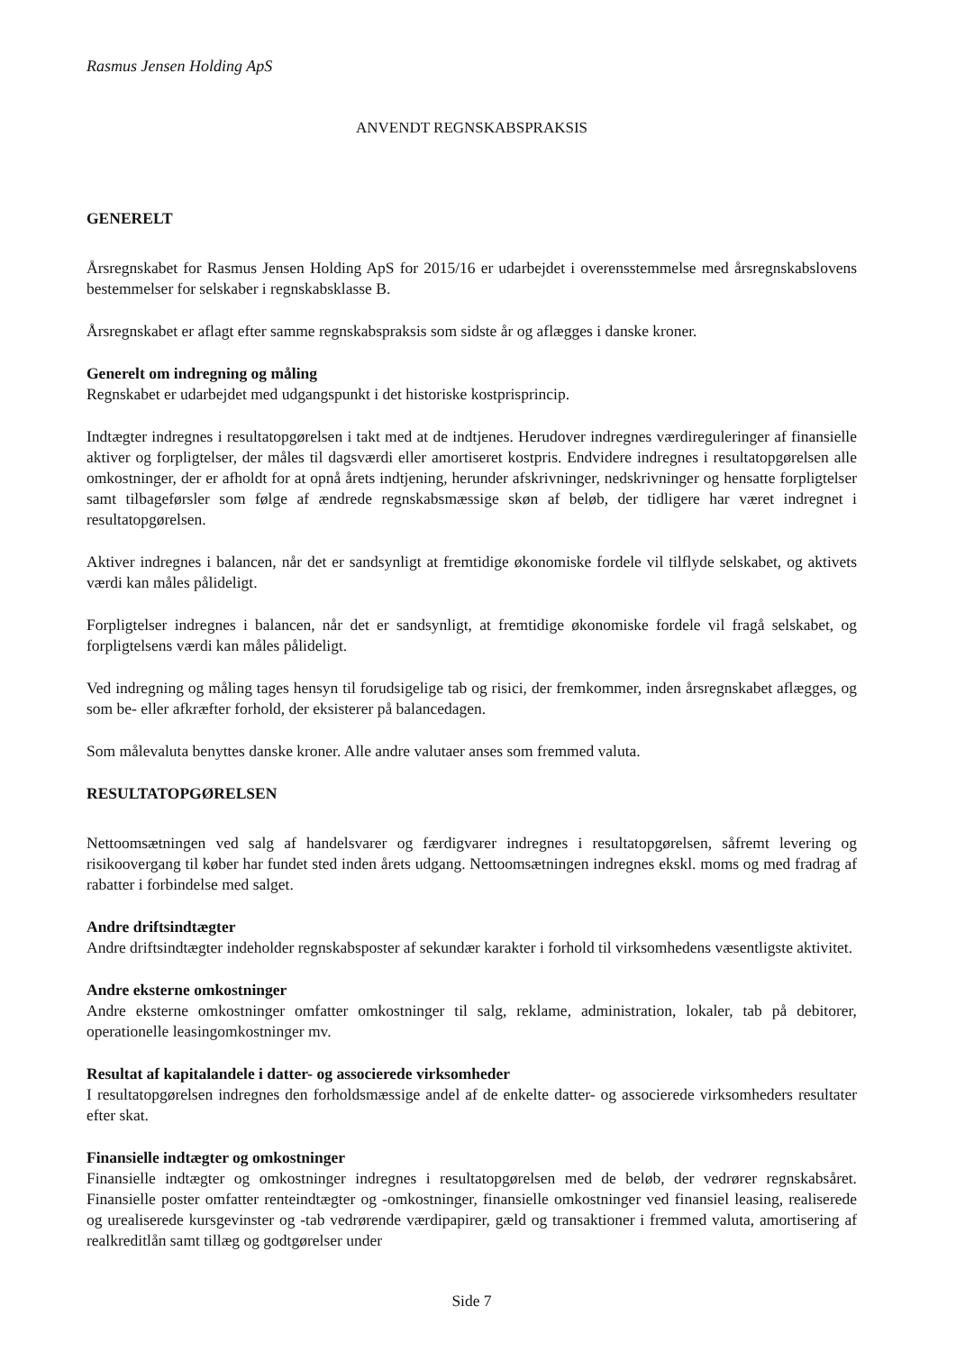Rasmus Jensen Holding ApS
ANVENDT REGNSKABSPRAKSIS
GENERELT
Årsregnskabet for Rasmus Jensen Holding ApS for 2015/16 er udarbejdet i overensstemmelse med årsregnskabslovens bestemmelser for selskaber i regnskabsklasse B.
Årsregnskabet er aflagt efter samme regnskabspraksis som sidste år og aflægges i danske kroner.
Generelt om indregning og måling
Regnskabet er udarbejdet med udgangspunkt i det historiske kostprisprincip.
Indtægter indregnes i resultatopgørelsen i takt med at de indtjenes. Herudover indregnes værdireguleringer af finansielle aktiver og forpligtelser, der måles til dagsværdi eller amortiseret kostpris. Endvidere indregnes i resultatopgørelsen alle omkostninger, der er afholdt for at opnå årets indtjening, herunder afskrivninger, nedskrivninger og hensatte forpligtelser samt tilbageførsler som følge af ændrede regnskabsmæssige skøn af beløb, der tidligere har været indregnet i resultatopgørelsen.
Aktiver indregnes i balancen, når det er sandsynligt at fremtidige økonomiske fordele vil tilflyde selskabet, og aktivets værdi kan måles pålideligt.
Forpligtelser indregnes i balancen, når det er sandsynligt, at fremtidige økonomiske fordele vil fragå selskabet, og forpligtelsens værdi kan måles pålideligt.
Ved indregning og måling tages hensyn til forudsigelige tab og risici, der fremkommer, inden årsregnskabet aflægges, og som be- eller afkræfter forhold, der eksisterer på balancedagen.
Som målevaluta benyttes danske kroner. Alle andre valutaer anses som fremmed valuta.
RESULTATOPGØRELSEN
Nettoomsætningen ved salg af handelsvarer og færdigvarer indregnes i resultatopgørelsen, såfremt levering og risikoovergang til køber har fundet sted inden årets udgang. Nettoomsætningen indregnes ekskl. moms og med fradrag af rabatter i forbindelse med salget.
Andre driftsindtægter
Andre driftsindtægter indeholder regnskabsposter af sekundær karakter i forhold til virksomhedens væsentligste aktivitet.
Andre eksterne omkostninger
Andre eksterne omkostninger omfatter omkostninger til salg, reklame, administration, lokaler, tab på debitorer, operationelle leasingomkostninger mv.
Resultat af kapitalandele i datter- og associerede virksomheder
I resultatopgørelsen indregnes den forholdsmæssige andel af de enkelte datter- og associerede virksomheders resultater efter skat.
Finansielle indtægter og omkostninger
Finansielle indtægter og omkostninger indregnes i resultatopgørelsen med de beløb, der vedrører regnskabsåret. Finansielle poster omfatter renteindtægter og -omkostninger, finansielle omkostninger ved finansiel leasing, realiserede og urealiserede kursgevinster og -tab vedrørende værdipapirer, gæld og transaktioner i fremmed valuta, amortisering af realkreditlån samt tillæg og godtgørelser under
Side 7